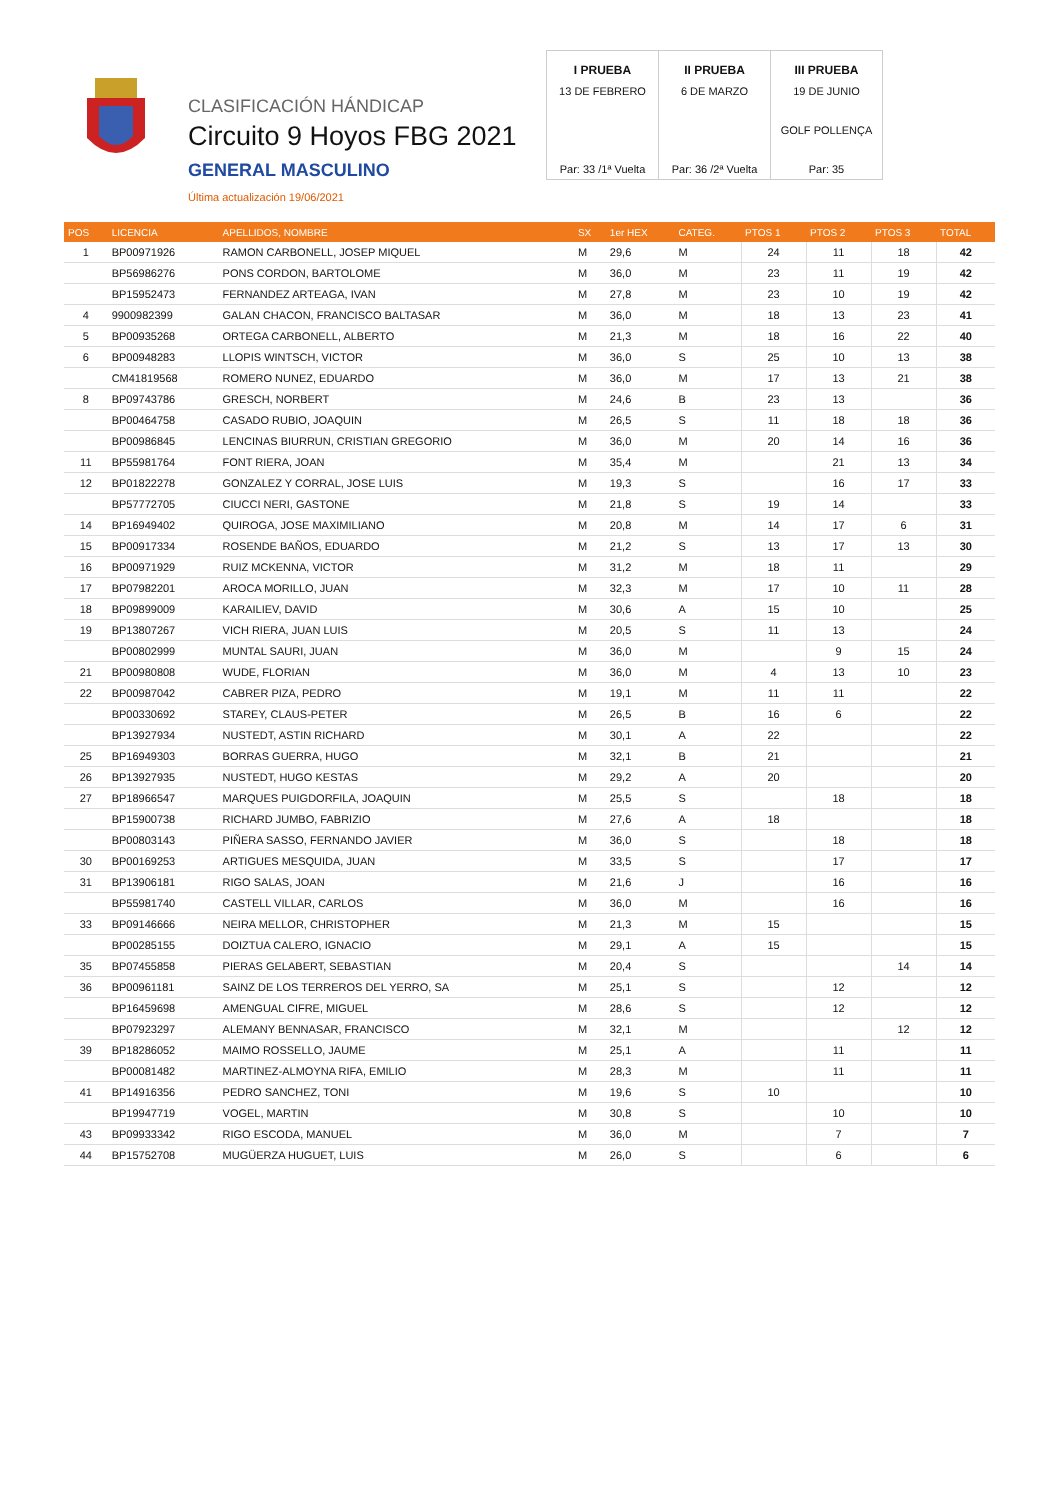CLASIFICACIÓN HÁNDICAP
Circuito 9 Hoyos FBG 2021
GENERAL MASCULINO
Última actualización 19/06/2021
| I PRUEBA | II PRUEBA | III PRUEBA |
| 13 DE FEBRERO | 6 DE MARZO | 19 DE JUNIO |
| | | GOLF POLLENÇA |
| Par: 33 /1ª Vuelta | Par: 36 /2ª Vuelta | Par: 35 |
| POS | LICENCIA | APELLIDOS, NOMBRE | SX | 1er HEX | CATEG. | PTOS 1 | PTOS 2 | PTOS 3 | TOTAL |
| --- | --- | --- | --- | --- | --- | --- | --- | --- | --- |
| 1 | BP00971926 | RAMON CARBONELL, JOSEP MIQUEL | M | 29,6 | M | 24 | 11 | 18 | 42 |
| | BP56986276 | PONS CORDON, BARTOLOME | M | 36,0 | M | 23 | 11 | 19 | 42 |
| | BP15952473 | FERNANDEZ ARTEAGA, IVAN | M | 27,8 | M | 23 | 10 | 19 | 42 |
| 4 | 9900982399 | GALAN CHACON, FRANCISCO BALTASAR | M | 36,0 | M | 18 | 13 | 23 | 41 |
| 5 | BP00935268 | ORTEGA CARBONELL, ALBERTO | M | 21,3 | M | 18 | 16 | 22 | 40 |
| 6 | BP00948283 | LLOPIS WINTSCH, VICTOR | M | 36,0 | S | 25 | 10 | 13 | 38 |
| | CM41819568 | ROMERO NUNEZ, EDUARDO | M | 36,0 | M | 17 | 13 | 21 | 38 |
| 8 | BP09743786 | GRESCH, NORBERT | M | 24,6 | B | 23 | 13 | | 36 |
| | BP00464758 | CASADO RUBIO, JOAQUIN | M | 26,5 | S | 11 | 18 | 18 | 36 |
| | BP00986845 | LENCINAS BIURRUN, CRISTIAN GREGORIO | M | 36,0 | M | 20 | 14 | 16 | 36 |
| 11 | BP55981764 | FONT RIERA, JOAN | M | 35,4 | M | | 21 | 13 | 34 |
| 12 | BP01822278 | GONZALEZ Y CORRAL, JOSE LUIS | M | 19,3 | S | | 16 | 17 | 33 |
| | BP57772705 | CIUCCI NERI, GASTONE | M | 21,8 | S | 19 | 14 | | 33 |
| 14 | BP16949402 | QUIROGA, JOSE MAXIMILIANO | M | 20,8 | M | 14 | 17 | 6 | 31 |
| 15 | BP00917334 | ROSENDE BAÑOS, EDUARDO | M | 21,2 | S | 13 | 17 | 13 | 30 |
| 16 | BP00971929 | RUIZ MCKENNA, VICTOR | M | 31,2 | M | 18 | 11 | | 29 |
| 17 | BP07982201 | AROCA MORILLO, JUAN | M | 32,3 | M | 17 | 10 | 11 | 28 |
| 18 | BP09899009 | KARAILIEV, DAVID | M | 30,6 | A | 15 | 10 | | 25 |
| 19 | BP13807267 | VICH RIERA, JUAN LUIS | M | 20,5 | S | 11 | 13 | | 24 |
| | BP00802999 | MUNTAL SAURI, JUAN | M | 36,0 | M | | 9 | 15 | 24 |
| 21 | BP00980808 | WUDE, FLORIAN | M | 36,0 | M | 4 | 13 | 10 | 23 |
| 22 | BP00987042 | CABRER PIZA, PEDRO | M | 19,1 | M | 11 | 11 | | 22 |
| | BP00330692 | STAREY, CLAUS-PETER | M | 26,5 | B | 16 | 6 | | 22 |
| | BP13927934 | NUSTEDT, ASTIN RICHARD | M | 30,1 | A | 22 | | | 22 |
| 25 | BP16949303 | BORRAS GUERRA, HUGO | M | 32,1 | B | 21 | | | 21 |
| 26 | BP13927935 | NUSTEDT, HUGO KESTAS | M | 29,2 | A | 20 | | | 20 |
| 27 | BP18966547 | MARQUES PUIGDORFILA, JOAQUIN | M | 25,5 | S | | 18 | | 18 |
| | BP15900738 | RICHARD JUMBO, FABRIZIO | M | 27,6 | A | 18 | | | 18 |
| | BP00803143 | PIÑERA SASSO, FERNANDO JAVIER | M | 36,0 | S | | 18 | | 18 |
| 30 | BP00169253 | ARTIGUES MESQUIDA, JUAN | M | 33,5 | S | | 17 | | 17 |
| 31 | BP13906181 | RIGO SALAS, JOAN | M | 21,6 | J | | 16 | | 16 |
| | BP55981740 | CASTELL VILLAR, CARLOS | M | 36,0 | M | | 16 | | 16 |
| 33 | BP09146666 | NEIRA MELLOR, CHRISTOPHER | M | 21,3 | M | 15 | | | 15 |
| | BP00285155 | DOIZTUA CALERO, IGNACIO | M | 29,1 | A | 15 | | | 15 |
| 35 | BP07455858 | PIERAS GELABERT, SEBASTIAN | M | 20,4 | S | | | 14 | 14 |
| 36 | BP00961181 | SAINZ DE LOS TERREROS DEL YERRO, SA | M | 25,1 | S | | 12 | | 12 |
| | BP16459698 | AMENGUAL CIFRE, MIGUEL | M | 28,6 | S | | 12 | | 12 |
| | BP07923297 | ALEMANY BENNASAR, FRANCISCO | M | 32,1 | M | | | 12 | 12 |
| 39 | BP18286052 | MAIMO ROSSELLO, JAUME | M | 25,1 | A | | 11 | | 11 |
| | BP00081482 | MARTINEZ-ALMOYNA RIFA, EMILIO | M | 28,3 | M | | 11 | | 11 |
| 41 | BP14916356 | PEDRO SANCHEZ, TONI | M | 19,6 | S | 10 | | | 10 |
| | BP19947719 | VOGEL, MARTIN | M | 30,8 | S | | 10 | | 10 |
| 43 | BP09933342 | RIGO ESCODA, MANUEL | M | 36,0 | M | | 7 | | 7 |
| 44 | BP15752708 | MUGÜERZA HUGUET, LUIS | M | 26,0 | S | | 6 | | 6 |